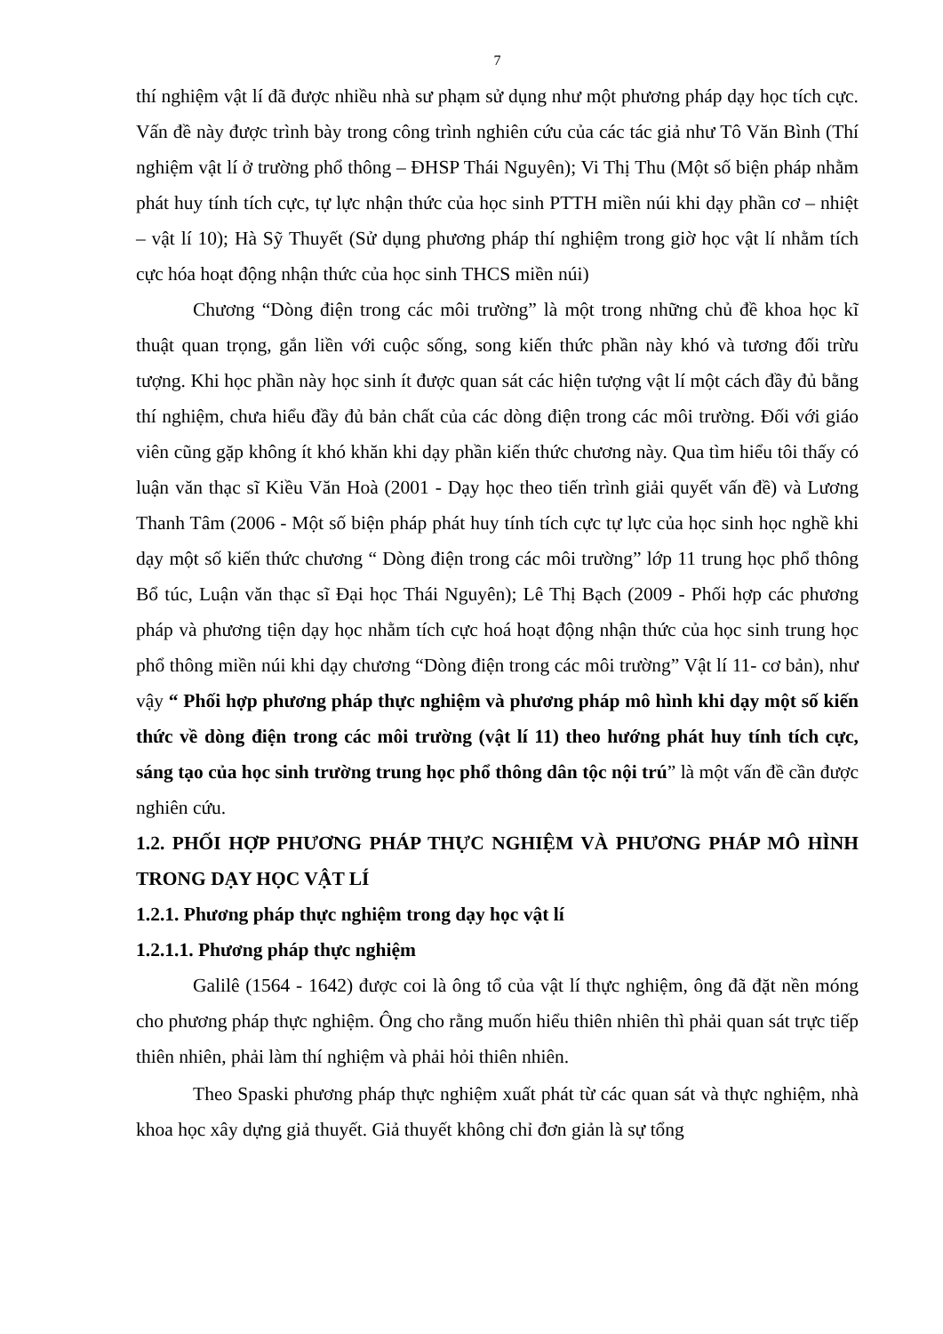7
thí nghiệm vật lí đã được nhiều nhà sư phạm sử dụng như một phương pháp dạy học tích cực. Vấn đề này được trình bày trong công trình nghiên cứu của các tác giả như Tô Văn Bình (Thí nghiệm vật lí ở trường phổ thông – ĐHSP Thái Nguyên); Vi Thị Thu (Một số biện pháp nhằm phát huy tính tích cực, tự lực nhận thức của học sinh PTTH miền núi khi dạy phần cơ – nhiệt – vật lí 10); Hà Sỹ Thuyết (Sử dụng phương pháp thí nghiệm trong giờ học vật lí nhằm tích cực hóa hoạt động nhận thức của học sinh THCS miền núi)
Chương “Dòng điện trong các môi trường” là một trong những chủ đề khoa học kĩ thuật quan trọng, gắn liền với cuộc sống, song kiến thức phần này khó và tương đối trừu tượng. Khi học phần này học sinh ít được quan sát các hiện tượng vật lí một cách đầy đủ bằng thí nghiệm, chưa hiểu đầy đủ bản chất của các dòng điện trong các môi trường. Đối với giáo viên cũng gặp không ít khó khăn khi dạy phần kiến thức chương này. Qua tìm hiểu tôi thấy có luận văn thạc sĩ Kiều Văn Hoà (2001 - Dạy học theo tiến trình giải quyết vấn đề) và Lương Thanh Tâm (2006 - Một số biện pháp phát huy tính tích cực tự lực của học sinh học nghề khi dạy một số kiến thức chương “ Dòng điện trong các môi trường” lớp 11 trung học phổ thông Bổ túc, Luận văn thạc sĩ Đại học Thái Nguyên); Lê Thị Bạch (2009 - Phối hợp các phương pháp và phương tiện dạy học nhằm tích cực hoá hoạt động nhận thức của học sinh trung học phổ thông miền núi khi dạy chương “Dòng điện trong các môi trường” Vật lí 11- cơ bản), như vậy “ Phối hợp phương pháp thực nghiệm và phương pháp mô hình khi dạy một số kiến thức về dòng điện trong các môi trường (vật lí 11) theo hướng phát huy tính tích cực, sáng tạo của học sinh trường trung học phổ thông dân tộc nội trú” là một vấn đề cần được nghiên cứu.
1.2. PHỐI HỢP PHƯƠNG PHÁP THỰC NGHIỆM VÀ PHƯƠNG PHÁP MÔ HÌNH TRONG DẠY HỌC VẬT LÍ
1.2.1. Phương pháp thực nghiệm trong dạy học vật lí
1.2.1.1. Phương pháp thực nghiệm
Galilê (1564 - 1642) được coi là ông tổ của vật lí thực nghiệm, ông đã đặt nền móng cho phương pháp thực nghiệm. Ông cho rằng muốn hiểu thiên nhiên thì phải quan sát trực tiếp thiên nhiên, phải làm thí nghiệm và phải hỏi thiên nhiên.
Theo Spaski phương pháp thực nghiệm xuất phát từ các quan sát và thực nghiệm, nhà khoa học xây dựng giả thuyết. Giả thuyết không chỉ đơn giản là sự tổng